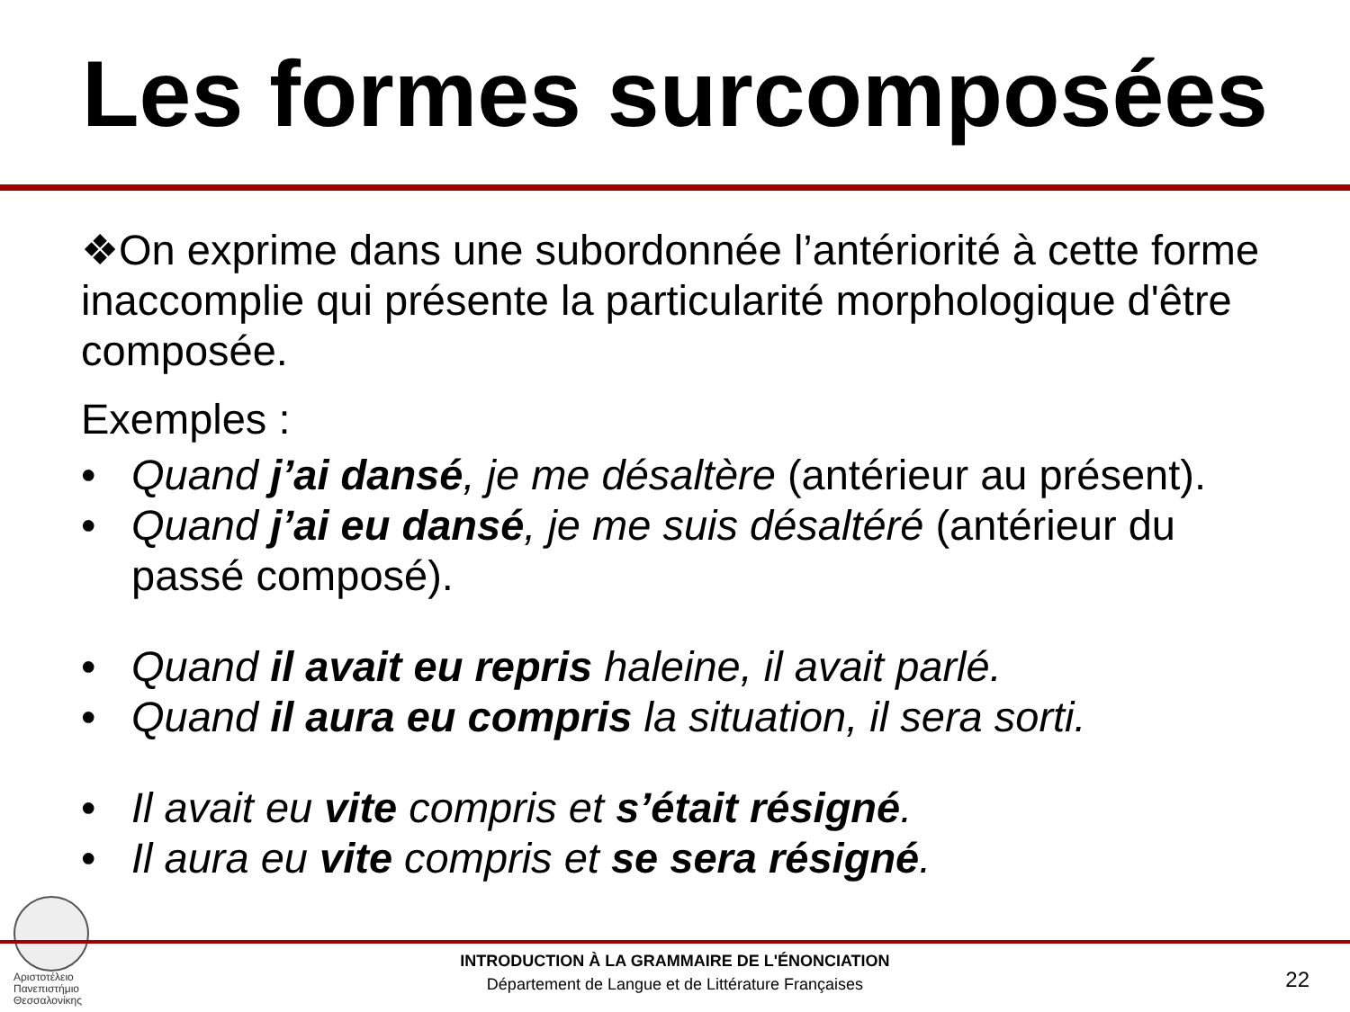Les formes surcomposées
❖On exprime dans une subordonnée l’antériorité à cette forme inaccomplie qui présente la particularité morphologique d'être composée.
Exemples :
• Quand j’ai dansé, je me désaltère (antérieur au présent).
• Quand j’ai eu dansé, je me suis désaltéré (antérieur du passé composé).
• Quand il avait eu repris haleine, il avait parlé.
• Quand il aura eu compris la situation, il sera sorti.
• Il avait eu vite compris et s’était résigné.
• Il aura eu vite compris et se sera résigné.
Αριστοτέλειο
Πανεπιστήμιο
Θεσσαλονίκης
INTRODUCTION À LA GRAMMAIRE DE L'ÉNONCIATION
Département de Langue et de Littérature Françaises
22